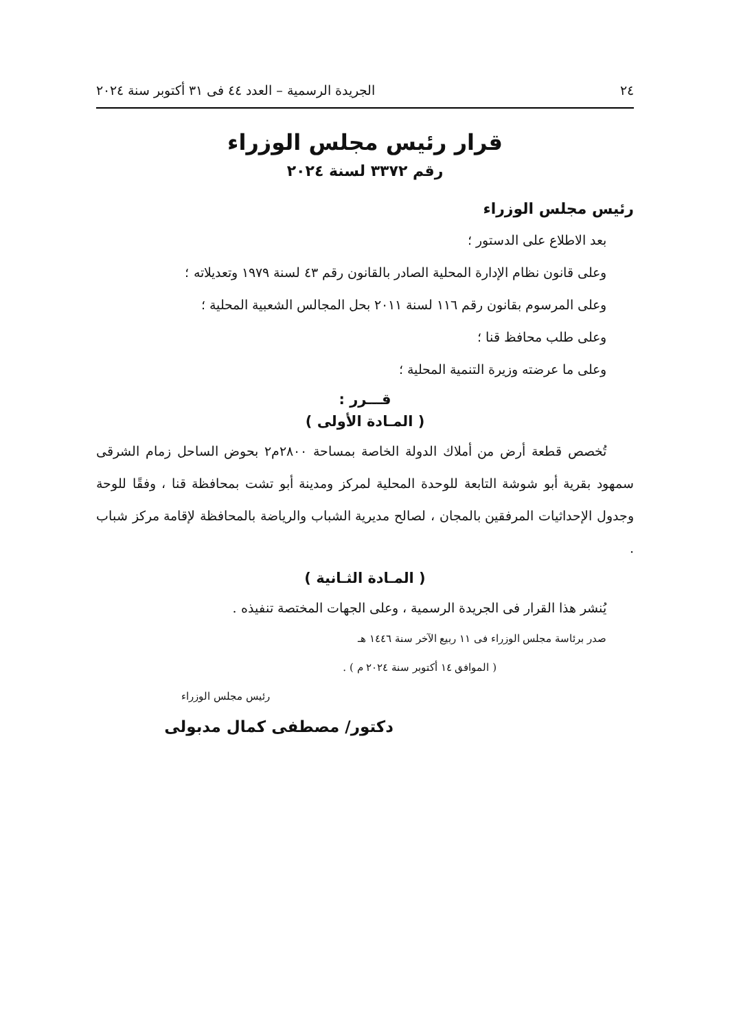٢٤ الجريدة الرسمية – العدد ٤٤ فى ٣١ أكتوبر سنة ٢٠٢٤
قرار رئيس مجلس الوزراء
رقم ٣٣٧٢ لسنة ٢٠٢٤
رئيس مجلس الوزراء
بعد الاطلاع على الدستور ؛
وعلى قانون نظام الإدارة المحلية الصادر بالقانون رقم ٤٣ لسنة ١٩٧٩ وتعديلاته ؛
وعلى المرسوم بقانون رقم ١١٦ لسنة ٢٠١١ بحل المجالس الشعبية المحلية ؛
وعلى طلب محافظ قنا ؛
وعلى ما عرضته وزيرة التنمية المحلية ؛
قـــرر :
( المـادة الأولى )
تُخصص قطعة أرض من أملاك الدولة الخاصة بمساحة ٢٨٠٠م٢ بحوض الساحل زمام الشرقى سمهود بقرية أبو شوشة التابعة للوحدة المحلية لمركز ومدينة أبو تشت بمحافظة قنا ، وفقًا للوحة وجدول الإحداثيات المرفقين بالمجان ، لصالح مديرية الشباب والرياضة بالمحافظة لإقامة مركز شباب .
( المـادة الثـانية )
يُنشر هذا القرار فى الجريدة الرسمية ، وعلى الجهات المختصة تنفيذه .
صدر برئاسة مجلس الوزراء فى ١١ ربيع الآخر سنة ١٤٤٦ هـ
( الموافق ١٤ أكتوبر سنة ٢٠٢٤ م ) .
رئيس مجلس الوزراء
دكتور/ مصطفى كمال مدبولى